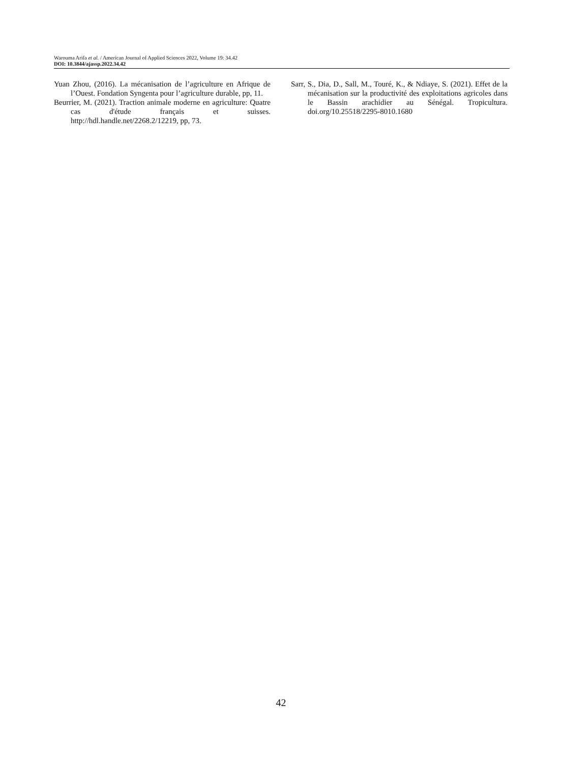Warouma Arifa et al. / American Journal of Applied Sciences 2022, Volume 19: 34.42
DOI: 10.3844/ajassp.2022.34.42
Yuan Zhou, (2016). La mécanisation de l’agriculture en Afrique de l’Ouest. Fondation Syngenta pour l’agriculture durable, pp, 11.
Beurrier, M. (2021). Traction animale moderne en agriculture: Quatre cas d'étude français et suisses. http://hdl.handle.net/2268.2/12219, pp, 73.
Sarr, S., Dia, D., Sall, M., Touré, K., & Ndiaye, S. (2021). Effet de la mécanisation sur la productivité des exploitations agricoles dans le Bassin arachidier au Sénégal. Tropicultura. doi.org/10.25518/2295-8010.1680
42